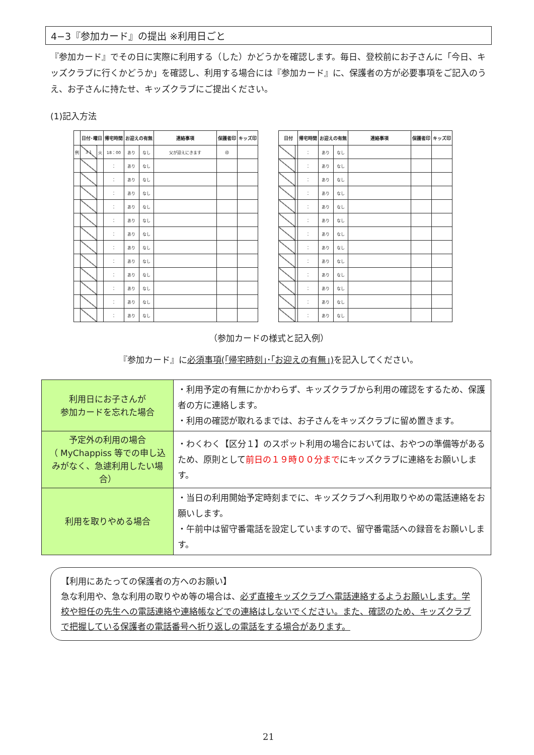4−3『参加カード』の提出 ※利用日ごと
『参加カード』でその日に実際に利用する（した）かどうかを確認します。毎日、登校前にお子さんに「今日、キッズクラブに行くかどうか」を確認し、利用する場合には『参加カード』に、保護者の方が必要事項をご記入のうえ、お子さんに持たせ、キッズクラブにご提出ください。
(1)記入方法
| | 日付･曜日 | | 帰宅時間 | お迎えの有無 | | 連絡事項 | 保護者印 | キッズ印 |
| --- | --- | --- | --- | --- | --- | --- | --- | --- |
| 例 | 3 1 | 火 | 18：00 | あり | なし | 父が迎えにきます | ㊞ | |
| | | | ： | あり | なし | | | |
| | | | ： | あり | なし | | | |
| | | | ： | あり | なし | | | |
| | | | ： | あり | なし | | | |
| | | | ： | あり | なし | | | |
| | | | ： | あり | なし | | | |
| | | | ： | あり | なし | | | |
| | | | ： | あり | なし | | | |
| | | | ： | あり | なし | | | |
| | | | ： | あり | なし | | | |
| | | | ： | あり | なし | | | |
| | | | ： | あり | なし | | | |
| 日付 | | 帰宅時間 | お迎えの有無 | | 連絡事項 | 保護者印 | キッズ印 |
| --- | --- | --- | --- | --- | --- | --- | --- |
| | | ： | あり | なし | | | |
| | | ： | あり | なし | | | |
| | | ： | あり | なし | | | |
| | | ： | あり | なし | | | |
| | | ： | あり | なし | | | |
| | | ： | あり | なし | | | |
| | | ： | あり | なし | | | |
| | | ： | あり | なし | | | |
| | | ： | あり | なし | | | |
| | | ： | あり | なし | | | |
| | | ： | あり | なし | | | |
| | | ： | あり | なし | | | |
| | | ： | あり | なし | | | |
（参加カードの様式と記入例）
『参加カード』に必須事項(｢帰宅時刻｣･｢お迎えの有無｣) を記入してください。
| 利用日にお子さんが 参加カードを忘れた場合 | ・利用予定の有無にかかわらず、キッズクラブから利用の確認をするため、保護者の方に連絡します。 ・利用の確認が取れるまでは、お子さんをキッズクラブに留め置きます。 |
| 予定外の利用の場合 （ MyChappiss 等での申し込みがなく、急遽利用したい場合） | ・わくわく【区分１】のスポット利用の場合においては、おやつの準備等があるため、原則として 前日の１９時００分まで にキッズクラブに連絡をお願いします。 |
| 利用を取りやめる場合 | ・当日の利用開始予定時刻までに、キッズクラブへ利用取りやめの電話連絡をお願いします。 ・午前中は留守番電話を設定していますので、留守番電話への録音をお願いします。 |
【利用にあたっての保護者の方へのお願い】
急な利用や、急な利用の取りやめ等の場合は、必ず直接キッズクラブへ電話連絡するようお願いします。学校や担任の先生への電話連絡や連絡帳などでの連絡はしないでください。また、確認のため、キッズクラブで把握している保護者の電話番号へ折り返しの電話をする場合があります。
21